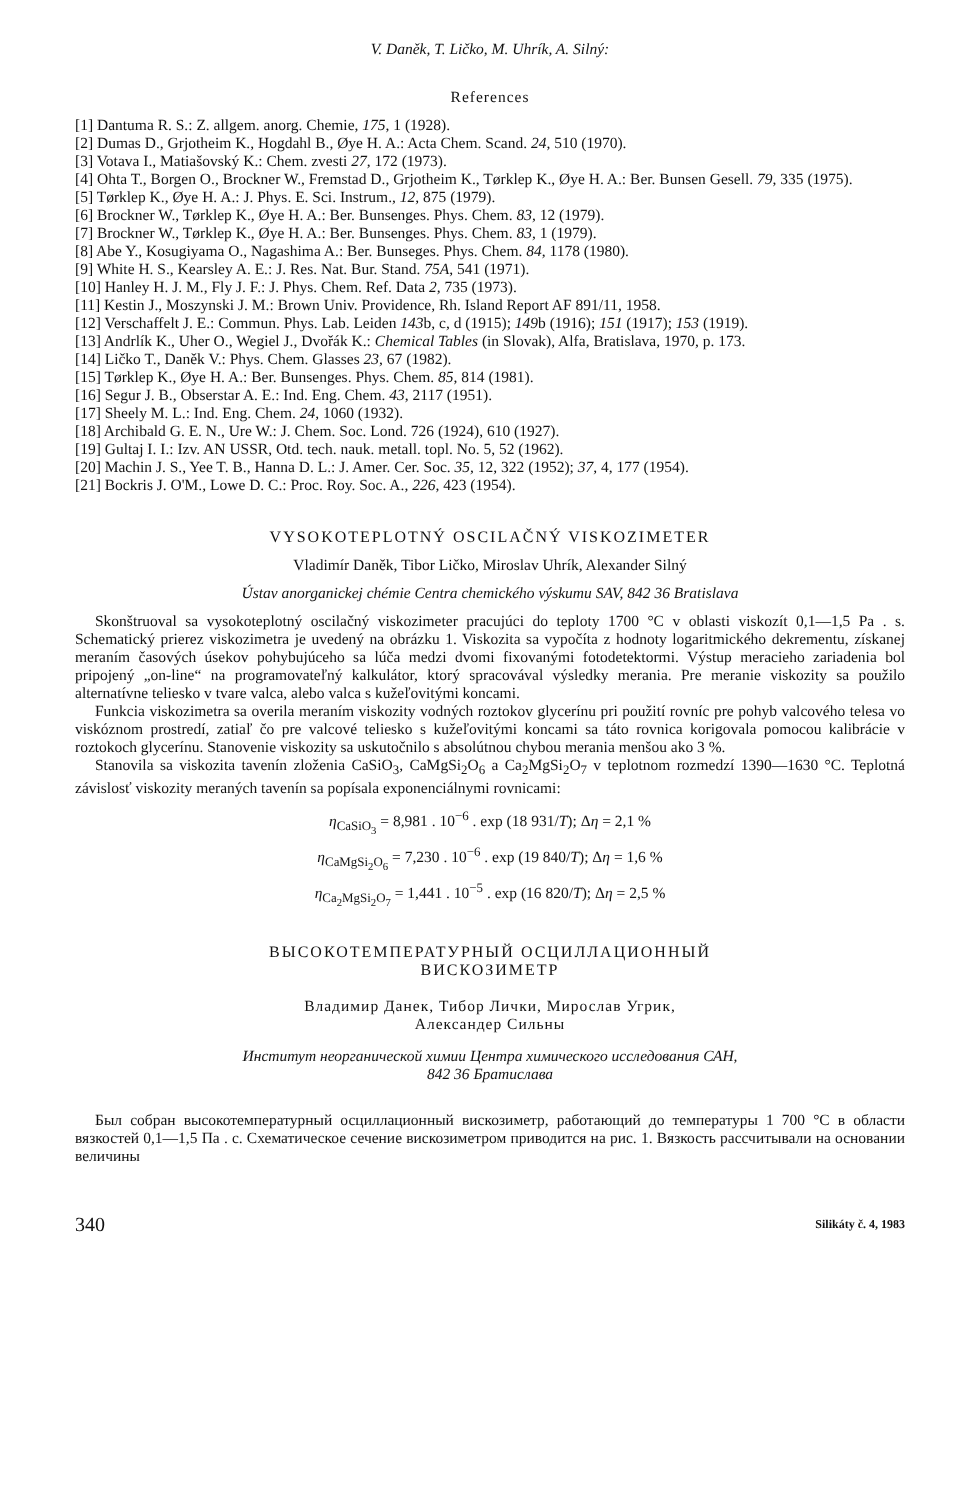V. Daněk, T. Ličko, M. Uhrík, A. Silný:
References
[1] Dantuma R. S.: Z. allgem. anorg. Chemie, 175, 1 (1928).
[2] Dumas D., Grjotheim K., Hogdahl B., Øye H. A.: Acta Chem. Scand. 24, 510 (1970).
[3] Votava I., Matiašovský K.: Chem. zvesti 27, 172 (1973).
[4] Ohta T., Borgen O., Brockner W., Fremstad D., Grjotheim K., Tørklep K., Øye H. A.: Ber. Bunsen Gesell. 79, 335 (1975).
[5] Tørklep K., Øye H. A.: J. Phys. E. Sci. Instrum., 12, 875 (1979).
[6] Brockner W., Tørklep K., Øye H. A.: Ber. Bunsenges. Phys. Chem. 83, 12 (1979).
[7] Brockner W., Tørklep K., Øye H. A.: Ber. Bunsenges. Phys. Chem. 83, 1 (1979).
[8] Abe Y., Kosugiyama O., Nagashima A.: Ber. Bunseges. Phys. Chem. 84, 1178 (1980).
[9] White H. S., Kearsley A. E.: J. Res. Nat. Bur. Stand. 75A, 541 (1971).
[10] Hanley H. J. M., Fly J. F.: J. Phys. Chem. Ref. Data 2, 735 (1973).
[11] Kestin J., Moszynski J. M.: Brown Univ. Providence, Rh. Island Report AF 891/11, 1958.
[12] Verschaffelt J. E.: Commun. Phys. Lab. Leiden 143b, c, d (1915); 149b (1916); 151 (1917); 153 (1919).
[13] Andrlík K., Uher O., Wegiel J., Dvořák K.: Chemical Tables (in Slovak), Alfa, Bratislava, 1970, p. 173.
[14] Ličko T., Daněk V.: Phys. Chem. Glasses 23, 67 (1982).
[15] Tørklep K., Øye H. A.: Ber. Bunsenges. Phys. Chem. 85, 814 (1981).
[16] Segur J. B., Obserstar A. E.: Ind. Eng. Chem. 43, 2117 (1951).
[17] Sheely M. L.: Ind. Eng. Chem. 24, 1060 (1932).
[18] Archibald G. E. N., Ure W.: J. Chem. Soc. Lond. 726 (1924), 610 (1927).
[19] Gultaj I. I.: Izv. AN USSR, Otd. tech. nauk. metall. topl. No. 5, 52 (1962).
[20] Machin J. S., Yee T. B., Hanna D. L.: J. Amer. Cer. Soc. 35, 12, 322 (1952); 37, 4, 177 (1954).
[21] Bockris J. O'M., Lowe D. C.: Proc. Roy. Soc. A., 226, 423 (1954).
VYSOKOTEPLOTNÝ OSCILAČNÝ VISKOZIMETER
Vladimír Daněk, Tibor Ličko, Miroslav Uhrík, Alexander Silný
Ústav anorganickej chémie Centra chemického výskumu SAV, 842 36 Bratislava
Skonštruoval sa vysokoteplotný oscilačný viskozimeter pracujúci do teploty 1700 °C v oblasti viskozít 0,1—1,5 Pa . s. Schematický prierez viskozimetra je uvedený na obrázku 1. Viskozita sa vypočíta z hodnoty logaritmického dekrementu, získanej meraním časových úsekov pohybujúceho sa lúča medzi dvomi fixovanými fotodetektormi. Výstup meracieho zariadenia bol pripojený „on-line“ na programovateľný kalkulátor, ktorý spracovával výsledky merania. Pre meranie viskozity sa použilo alternatívne teliesko v tvare valca, alebo valca s kužeľovitými koncami.
Funkcia viskozimetra sa overila meraním viskozity vodných roztokov glycerínu pri použití rovníc pre pohyb valcového telesa vo viskóznom prostredí, zatiaľ čo pre valcové teliesko s kužeľovitými koncami sa táto rovnica korigovala pomocou kalibrácie v roztokoch glycerínu. Stanovenie viskozity sa uskutočnilo s absolútnou chybou merania menšou ako 3 %.
Stanovila sa viskozita tavenín zloženia CaSiO<sub>3</sub>, CaMgSi<sub>2</sub>O<sub>6</sub> a Ca<sub>2</sub>MgSi<sub>2</sub>O<sub>7</sub> v teplotnom rozmedzí 1390—1630 °C. Teplotná závislosť viskozity meraných tavenín sa popísala exponenciálnymi rovnicami:
η<sub>CaSiO<sub>3</sub></sub> = 8,981 . 10<sup>−6</sup> . exp (18 931/T); Δη = 2,1 %
η<sub>CaMgSi<sub>2</sub>O<sub>6</sub></sub> = 7,230 . 10<sup>−6</sup> . exp (19 840/T); Δη = 1,6 %
η<sub>Ca<sub>2</sub>MgSi<sub>2</sub>O<sub>7</sub></sub> = 1,441 . 10<sup>−5</sup> . exp (16 820/T); Δη = 2,5 %
ВЫСОКОТЕМПЕРАТУРНЫЙ ОСЦИЛЛАЦИОННЫЙ
ВИСКОЗИМЕТР
Владимир Данек, Тибор Лички, Мирослав Угрик,
Алексaндер Сильны
Институт неорганической химии Центра химического исследования САН,
842 36 Братислава
Был собран высокотемпературный осциллационный вискозиметр, работающий до температуры 1 700 °С в области вязкостей 0,1—1,5 Па . с. Схематическое сечение вискозиметром приводится на рис. 1. Вязкость рассчитывали на основании величины
340 Silikáty č. 4, 1983